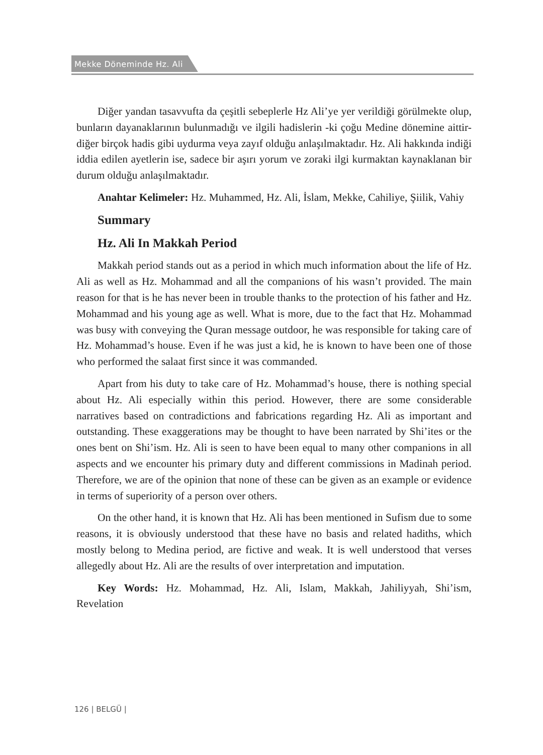Mekke Döneminde Hz. Ali
Diğer yandan tasavvufta da çeşitli sebeplerle Hz Ali’ye yer verildiği görülmekte olup, bunların dayanaklarının bulunmadığı ve ilgili hadislerin -ki çoğu Medine dönemine aittir- diğer birçok hadis gibi uydurma veya zayıf olduğu anlaşılmaktadır. Hz. Ali hakkında indiği iddia edilen ayetlerin ise, sadece bir aşırı yorum ve zoraki ilgi kurmaktan kaynaklanan bir durum olduğu anlaşılmaktadır.
Anahtar Kelimeler: Hz. Muhammed, Hz. Ali, İslam, Mekke, Cahiliye, Şiilik, Vahiy
Summary
Hz. Ali In Makkah Period
Makkah period stands out as a period in which much information about the life of Hz. Ali as well as Hz. Mohammad and all the companions of his wasn’t provided. The main reason for that is he has never been in trouble thanks to the protection of his father and Hz. Mohammad and his young age as well. What is more, due to the fact that Hz. Mohammad was busy with conveying the Quran message outdoor, he was responsible for taking care of Hz. Mohammad’s house. Even if he was just a kid, he is known to have been one of those who performed the salaat first since it was commanded.
Apart from his duty to take care of Hz. Mohammad’s house, there is nothing special about Hz. Ali especially within this period. However, there are some considerable narratives based on contradictions and fabrications regarding Hz. Ali as important and outstanding. These exaggerations may be thought to have been narrated by Shi’ites or the ones bent on Shi’ism. Hz. Ali is seen to have been equal to many other companions in all aspects and we encounter his primary duty and different commissions in Madinah period. Therefore, we are of the opinion that none of these can be given as an example or evidence in terms of superiority of a person over others.
On the other hand, it is known that Hz. Ali has been mentioned in Sufism due to some reasons, it is obviously understood that these have no basis and related hadiths, which mostly belong to Medina period, are fictive and weak. It is well understood that verses allegedly about Hz. Ali are the results of over interpretation and imputation.
Key Words: Hz. Mohammad, Hz. Ali, Islam, Makkah, Jahiliyyah, Shi’ism, Revelation
126 | BELGÜ |